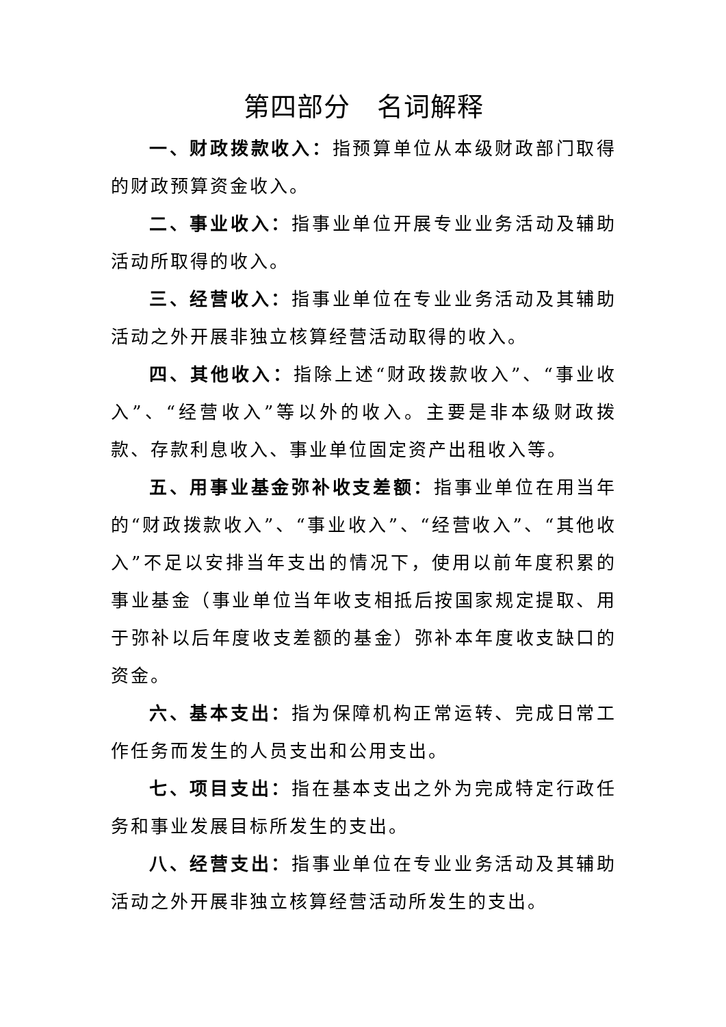第四部分　名词解释
一、财政拨款收入：指预算单位从本级财政部门取得的财政预算资金收入。
二、事业收入：指事业单位开展专业业务活动及辅助活动所取得的收入。
三、经营收入：指事业单位在专业业务活动及其辅助活动之外开展非独立核算经营活动取得的收入。
四、其他收入：指除上述“财政拨款收入”、“事业收入”、“经营收入”等以外的收入。主要是非本级财政拨款、存款利息收入、事业单位固定资产出租收入等。
五、用事业基金弥补收支差额：指事业单位在用当年的“财政拨款收入”、“事业收入”、“经营收入”、“其他收入”不足以安排当年支出的情况下，使用以前年度积累的事业基金（事业单位当年收支相抵后按国家规定提取、用于弥补以后年度收支差额的基金）弥补本年度收支缺口的资金。
六、基本支出：指为保障机构正常运转、完成日常工作任务而发生的人员支出和公用支出。
七、项目支出：指在基本支出之外为完成特定行政任务和事业发展目标所发生的支出。
八、经营支出：指事业单位在专业业务活动及其辅助活动之外开展非独立核算经营活动所发生的支出。